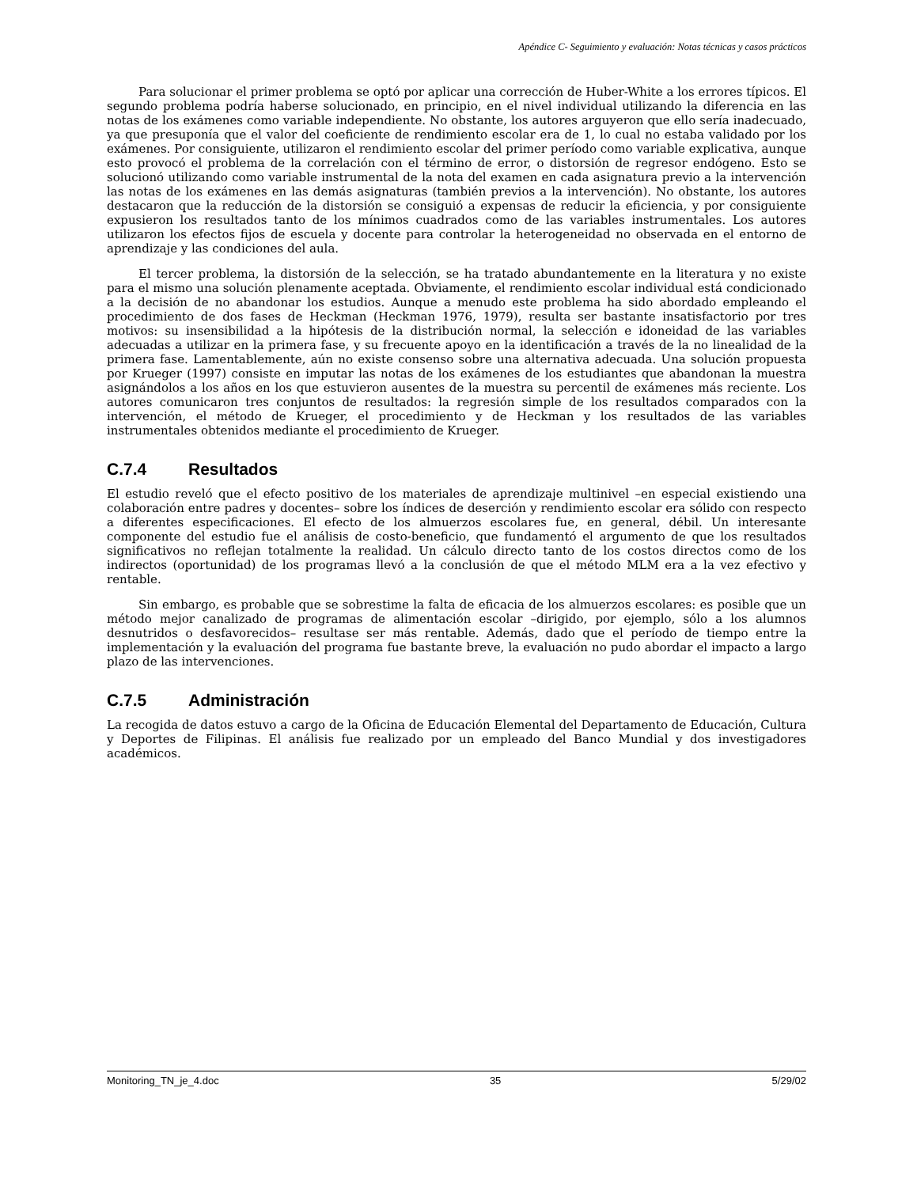Apéndice C- Seguimiento y evaluación: Notas técnicas y casos prácticos
Para solucionar el primer problema se optó por aplicar una corrección de Huber-White a los errores típicos. El segundo problema podría haberse solucionado, en principio, en el nivel individual utilizando la diferencia en las notas de los exámenes como variable independiente. No obstante, los autores arguyeron que ello sería inadecuado, ya que presuponía que el valor del coeficiente de rendimiento escolar era de 1, lo cual no estaba validado por los exámenes. Por consiguiente, utilizaron el rendimiento escolar del primer período como variable explicativa, aunque esto provocó el problema de la correlación con el término de error, o distorsión de regresor endógeno. Esto se solucionó utilizando como variable instrumental de la nota del examen en cada asignatura previo a la intervención las notas de los exámenes en las demás asignaturas (también previos a la intervención). No obstante, los autores destacaron que la reducción de la distorsión se consiguió a expensas de reducir la eficiencia, y por consiguiente expusieron los resultados tanto de los mínimos cuadrados como de las variables instrumentales. Los autores utilizaron los efectos fijos de escuela y docente para controlar la heterogeneidad no observada en el entorno de aprendizaje y las condiciones del aula.
El tercer problema, la distorsión de la selección, se ha tratado abundantemente en la literatura y no existe para el mismo una solución plenamente aceptada. Obviamente, el rendimiento escolar individual está condicionado a la decisión de no abandonar los estudios. Aunque a menudo este problema ha sido abordado empleando el procedimiento de dos fases de Heckman (Heckman 1976, 1979), resulta ser bastante insatisfactorio por tres motivos: su insensibilidad a la hipótesis de la distribución normal, la selección e idoneidad de las variables adecuadas a utilizar en la primera fase, y su frecuente apoyo en la identificación a través de la no linealidad de la primera fase. Lamentablemente, aún no existe consenso sobre una alternativa adecuada. Una solución propuesta por Krueger (1997) consiste en imputar las notas de los exámenes de los estudiantes que abandonan la muestra asignándolos a los años en los que estuvieron ausentes de la muestra su percentil de exámenes más reciente. Los autores comunicaron tres conjuntos de resultados: la regresión simple de los resultados comparados con la intervención, el método de Krueger, el procedimiento y de Heckman y los resultados de las variables instrumentales obtenidos mediante el procedimiento de Krueger.
C.7.4 Resultados
El estudio reveló que el efecto positivo de los materiales de aprendizaje multinivel –en especial existiendo una colaboración entre padres y docentes– sobre los índices de deserción y rendimiento escolar era sólido con respecto a diferentes especificaciones. El efecto de los almuerzos escolares fue, en general, débil. Un interesante componente del estudio fue el análisis de costo-beneficio, que fundamentó el argumento de que los resultados significativos no reflejan totalmente la realidad. Un cálculo directo tanto de los costos directos como de los indirectos (oportunidad) de los programas llevó a la conclusión de que el método MLM era a la vez efectivo y rentable.
Sin embargo, es probable que se sobrestime la falta de eficacia de los almuerzos escolares: es posible que un método mejor canalizado de programas de alimentación escolar –dirigido, por ejemplo, sólo a los alumnos desnutridos o desfavorecidos– resultase ser más rentable. Además, dado que el período de tiempo entre la implementación y la evaluación del programa fue bastante breve, la evaluación no pudo abordar el impacto a largo plazo de las intervenciones.
C.7.5 Administración
La recogida de datos estuvo a cargo de la Oficina de Educación Elemental del Departamento de Educación, Cultura y Deportes de Filipinas. El análisis fue realizado por un empleado del Banco Mundial y dos investigadores académicos.
Monitoring_TN_je_4.doc 35 5/29/02